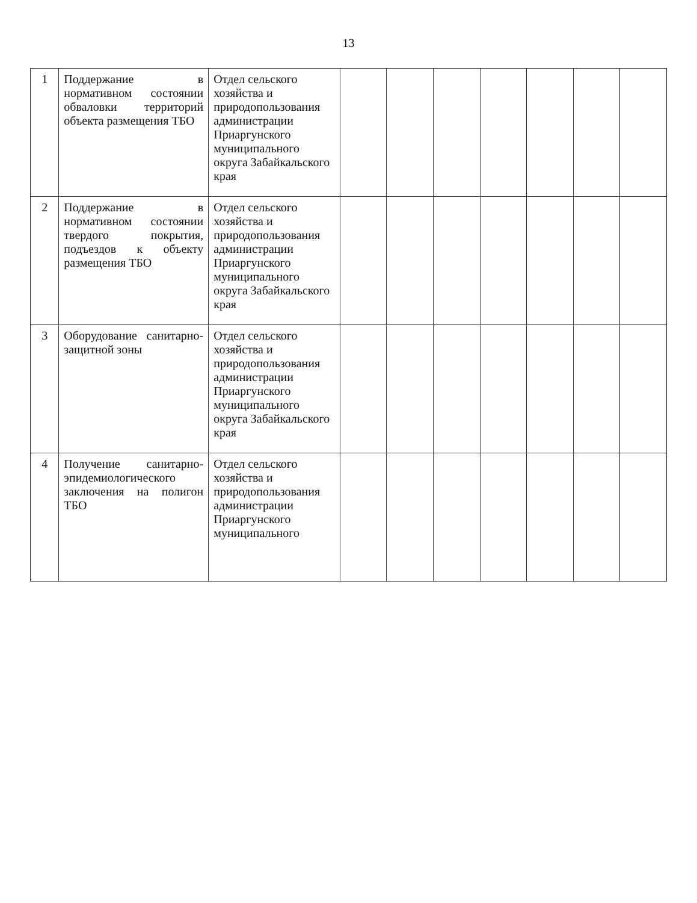13
| 1 | Поддержание в нормативном состоянии обваловки территорий объекта размещения ТБО | Отдел сельского хозяйства и природопользования администрации Приаргунского муниципального округа Забайкальского края | | | | | | | |
| 2 | Поддержание в нормативном состоянии твердого покрытия, подъездов к объекту размещения ТБО | Отдел сельского хозяйства и природопользования администрации Приаргунского муниципального округа Забайкальского края | | | | | | | |
| 3 | Оборудование санитарно-защитной зоны | Отдел сельского хозяйства и природопользования администрации Приаргунского муниципального округа Забайкальского края | | | | | | | |
| 4 | Получение санитарно-эпидемиологического заключения на полигон ТБО | Отдел сельского хозяйства и природопользования администрации Приаргунского муниципального | | | | | | | |